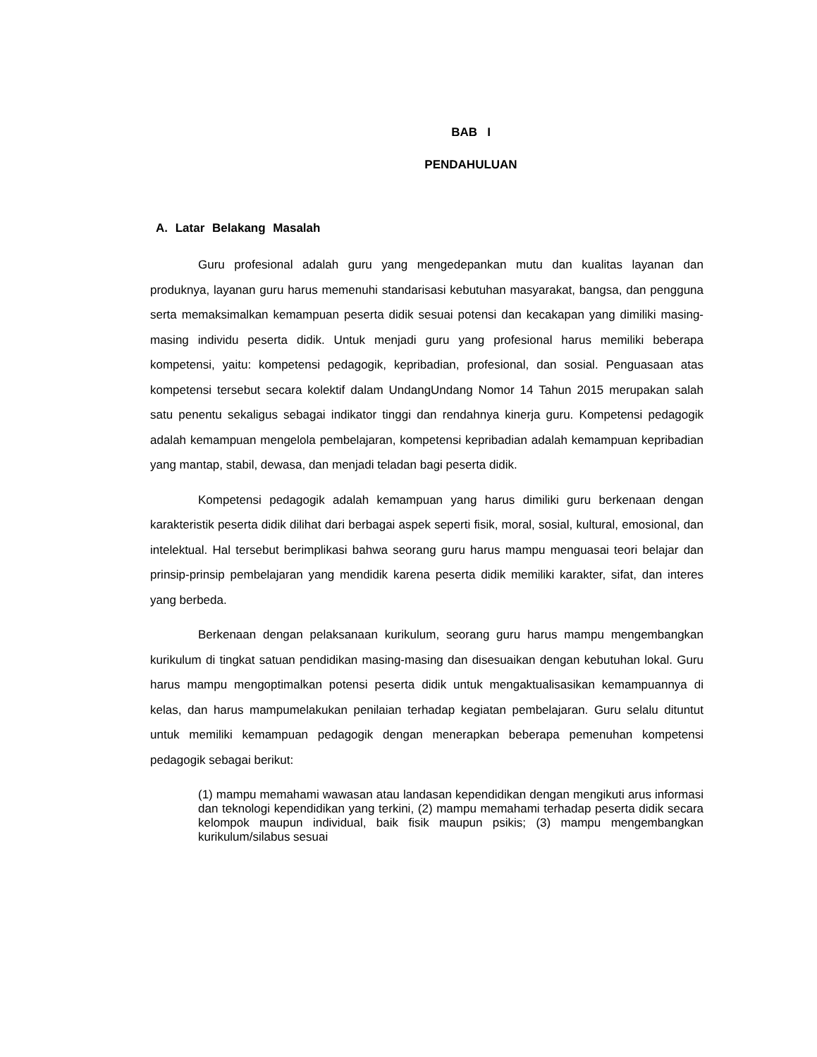BAB I
PENDAHULUAN
A. Latar Belakang Masalah
Guru profesional adalah guru yang mengedepankan mutu dan kualitas layanan dan produknya, layanan guru harus memenuhi standarisasi kebutuhan masyarakat, bangsa, dan pengguna serta memaksimalkan kemampuan peserta didik sesuai potensi dan kecakapan yang dimiliki masing-masing individu peserta didik. Untuk menjadi guru yang profesional harus memiliki beberapa kompetensi, yaitu: kompetensi pedagogik, kepribadian, profesional, dan sosial. Penguasaan atas kompetensi tersebut secara kolektif dalam UndangUndang Nomor 14 Tahun 2015 merupakan salah satu penentu sekaligus sebagai indikator tinggi dan rendahnya kinerja guru. Kompetensi pedagogik adalah kemampuan mengelola pembelajaran, kompetensi kepribadian adalah kemampuan kepribadian yang mantap, stabil, dewasa, dan menjadi teladan bagi peserta didik.
Kompetensi pedagogik adalah kemampuan yang harus dimiliki guru berkenaan dengan karakteristik peserta didik dilihat dari berbagai aspek seperti fisik, moral, sosial, kultural, emosional, dan intelektual. Hal tersebut berimplikasi bahwa seorang guru harus mampu menguasai teori belajar dan prinsip-prinsip pembelajaran yang mendidik karena peserta didik memiliki karakter, sifat, dan interes yang berbeda.
Berkenaan dengan pelaksanaan kurikulum, seorang guru harus mampu mengembangkan kurikulum di tingkat satuan pendidikan masing-masing dan disesuaikan dengan kebutuhan lokal. Guru harus mampu mengoptimalkan potensi peserta didik untuk mengaktualisasikan kemampuannya di kelas, dan harus mampumelakukan penilaian terhadap kegiatan pembelajaran. Guru selalu dituntut untuk memiliki kemampuan pedagogik dengan menerapkan beberapa pemenuhan kompetensi pedagogik sebagai berikut:
(1) mampu memahami wawasan atau landasan kependidikan dengan mengikuti arus informasi dan teknologi kependidikan yang terkini, (2) mampu memahami terhadap peserta didik secara kelompok maupun individual, baik fisik maupun psikis; (3) mampu mengembangkan kurikulum/silabus sesuai